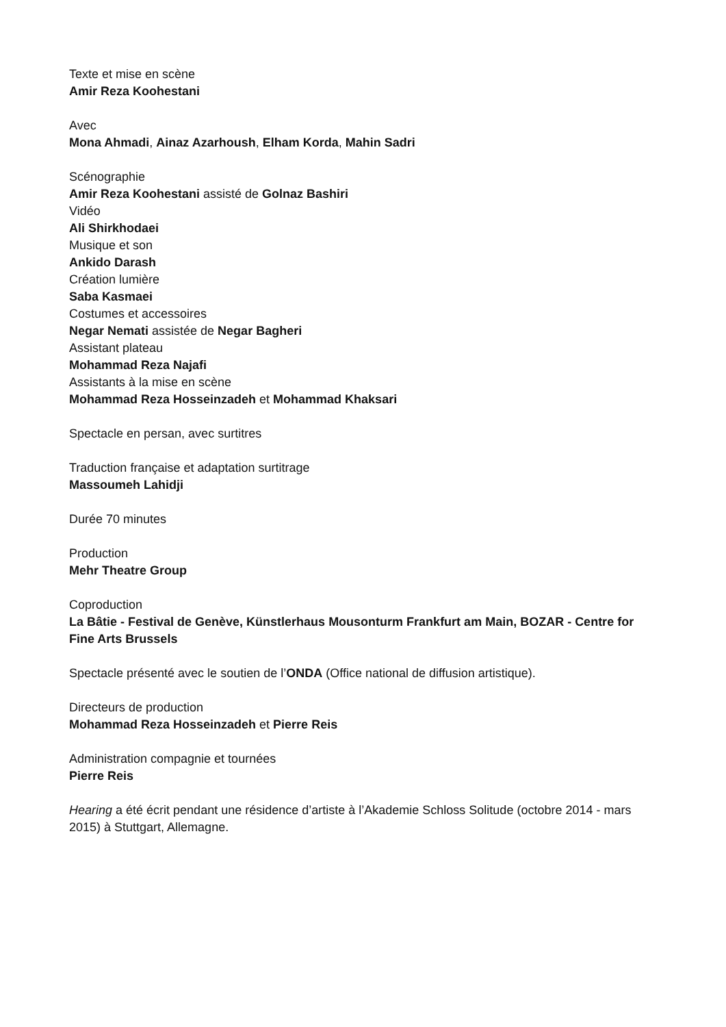Texte et mise en scène
Amir Reza Koohestani
Avec
Mona Ahmadi, Ainaz Azarhoush, Elham Korda, Mahin Sadri
Scénographie
Amir Reza Koohestani assisté de Golnaz Bashiri
Vidéo
Ali Shirkhodaei
Musique et son
Ankido Darash
Création lumière
Saba Kasmaei
Costumes et accessoires
Negar Nemati assistée de Negar Bagheri
Assistant plateau
Mohammad Reza Najafi
Assistants à la mise en scène
Mohammad Reza Hosseinzadeh et Mohammad Khaksari
Spectacle en persan, avec surtitres
Traduction française et adaptation surtitrage
Massoumeh Lahidji
Durée 70 minutes
Production
Mehr Theatre Group
Coproduction
La Bâtie - Festival de Genève, Künstlerhaus Mousonturm Frankfurt am Main, BOZAR - Centre for Fine Arts Brussels
Spectacle présenté avec le soutien de l’ONDA (Office national de diffusion artistique).
Directeurs de production
Mohammad Reza Hosseinzadeh et Pierre Reis
Administration compagnie et tournées
Pierre Reis
Hearing a été écrit pendant une résidence d’artiste à l’Akademie Schloss Solitude (octobre 2014 - mars 2015) à Stuttgart, Allemagne.